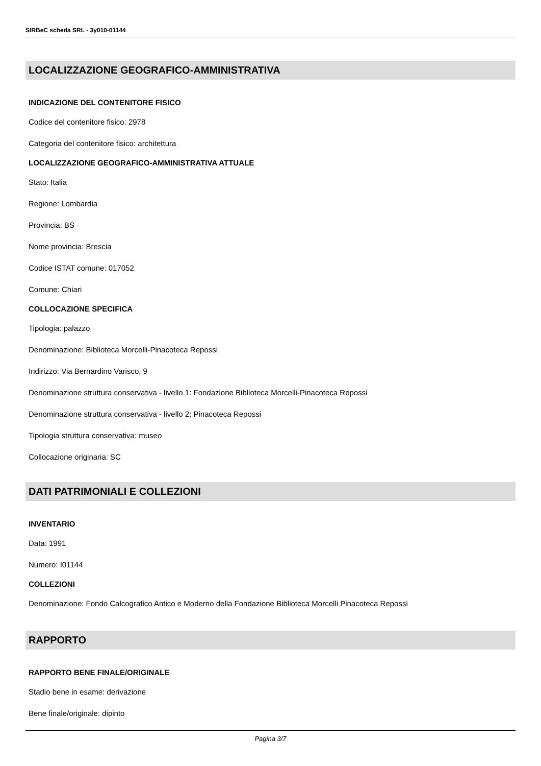SIRBeC scheda SRL - 3y010-01144
LOCALIZZAZIONE GEOGRAFICO-AMMINISTRATIVA
INDICAZIONE DEL CONTENITORE FISICO
Codice del contenitore fisico: 2978
Categoria del contenitore fisico: architettura
LOCALIZZAZIONE GEOGRAFICO-AMMINISTRATIVA ATTUALE
Stato: Italia
Regione: Lombardia
Provincia: BS
Nome provincia: Brescia
Codice ISTAT comune: 017052
Comune: Chiari
COLLOCAZIONE SPECIFICA
Tipologia: palazzo
Denominazione: Biblioteca Morcelli-Pinacoteca Repossi
Indirizzo: Via Bernardino Varisco, 9
Denominazione struttura conservativa - livello 1: Fondazione Biblioteca Morcelli-Pinacoteca Repossi
Denominazione struttura conservativa - livello 2: Pinacoteca Repossi
Tipologia struttura conservativa: museo
Collocazione originaria: SC
DATI PATRIMONIALI E COLLEZIONI
INVENTARIO
Data: 1991
Numero: I01144
COLLEZIONI
Denominazione: Fondo Calcografico Antico e Moderno della Fondazione Biblioteca Morcelli Pinacoteca Repossi
RAPPORTO
RAPPORTO BENE FINALE/ORIGINALE
Stadio bene in esame: derivazione
Bene finale/originale: dipinto
Pagina 3/7